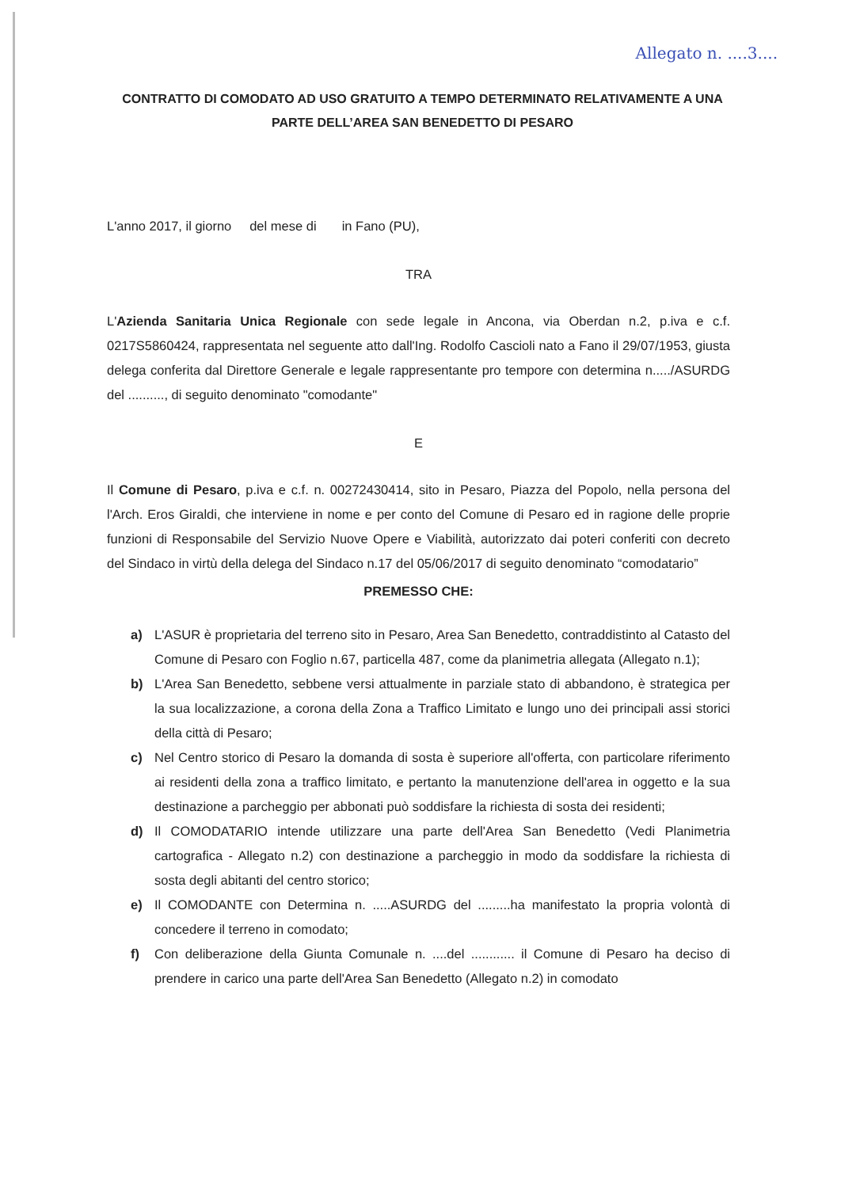Allegato n. ....3....
CONTRATTO DI COMODATO AD USO GRATUITO A TEMPO DETERMINATO RELATIVAMENTE A UNA PARTE DELL’AREA SAN BENEDETTO DI PESARO
L'anno 2017, il giorno del mese di in Fano (PU),
TRA
L'Azienda Sanitaria Unica Regionale con sede legale in Ancona, via Oberdan n.2, p.iva e c.f. 0217S5860424, rappresentata nel seguente atto dall'Ing. Rodolfo Cascioli nato a Fano il 29/07/1953, giusta delega conferita dal Direttore Generale e legale rappresentante pro tempore con determina n...../ASURDG del .........., di seguito denominato "comodante"
E
Il Comune di Pesaro, p.iva e c.f. n. 00272430414, sito in Pesaro, Piazza del Popolo, nella persona del l'Arch. Eros Giraldi, che interviene in nome e per conto del Comune di Pesaro ed in ragione delle proprie funzioni di Responsabile del Servizio Nuove Opere e Viabilità, autorizzato dai poteri conferiti con decreto del Sindaco in virtù della delega del Sindaco n.17 del 05/06/2017 di seguito denominato “comodatario”
PREMESSO CHE:
a) L'ASUR è proprietaria del terreno sito in Pesaro, Area San Benedetto, contraddistinto al Catasto del Comune di Pesaro con Foglio n.67, particella 487, come da planimetria allegata (Allegato n.1);
b) L'Area San Benedetto, sebbene versi attualmente in parziale stato di abbandono, è strategica per la sua localizzazione, a corona della Zona a Traffico Limitato e lungo uno dei principali assi storici della città di Pesaro;
c) Nel Centro storico di Pesaro la domanda di sosta è superiore all'offerta, con particolare riferimento ai residenti della zona a traffico limitato, e pertanto la manutenzione dell'area in oggetto e la sua destinazione a parcheggio per abbonati può soddisfare la richiesta di sosta dei residenti;
d) Il COMODATARIO intende utilizzare una parte dell'Area San Benedetto (Vedi Planimetria cartografica - Allegato n.2) con destinazione a parcheggio in modo da soddisfare la richiesta di sosta degli abitanti del centro storico;
e) Il COMODANTE con Determina n. .....ASURDG del .........ha manifestato la propria volontà di concedere il terreno in comodato;
f) Con deliberazione della Giunta Comunale n. ....del ............ il Comune di Pesaro ha deciso di prendere in carico una parte dell'Area San Benedetto (Allegato n.2) in comodato